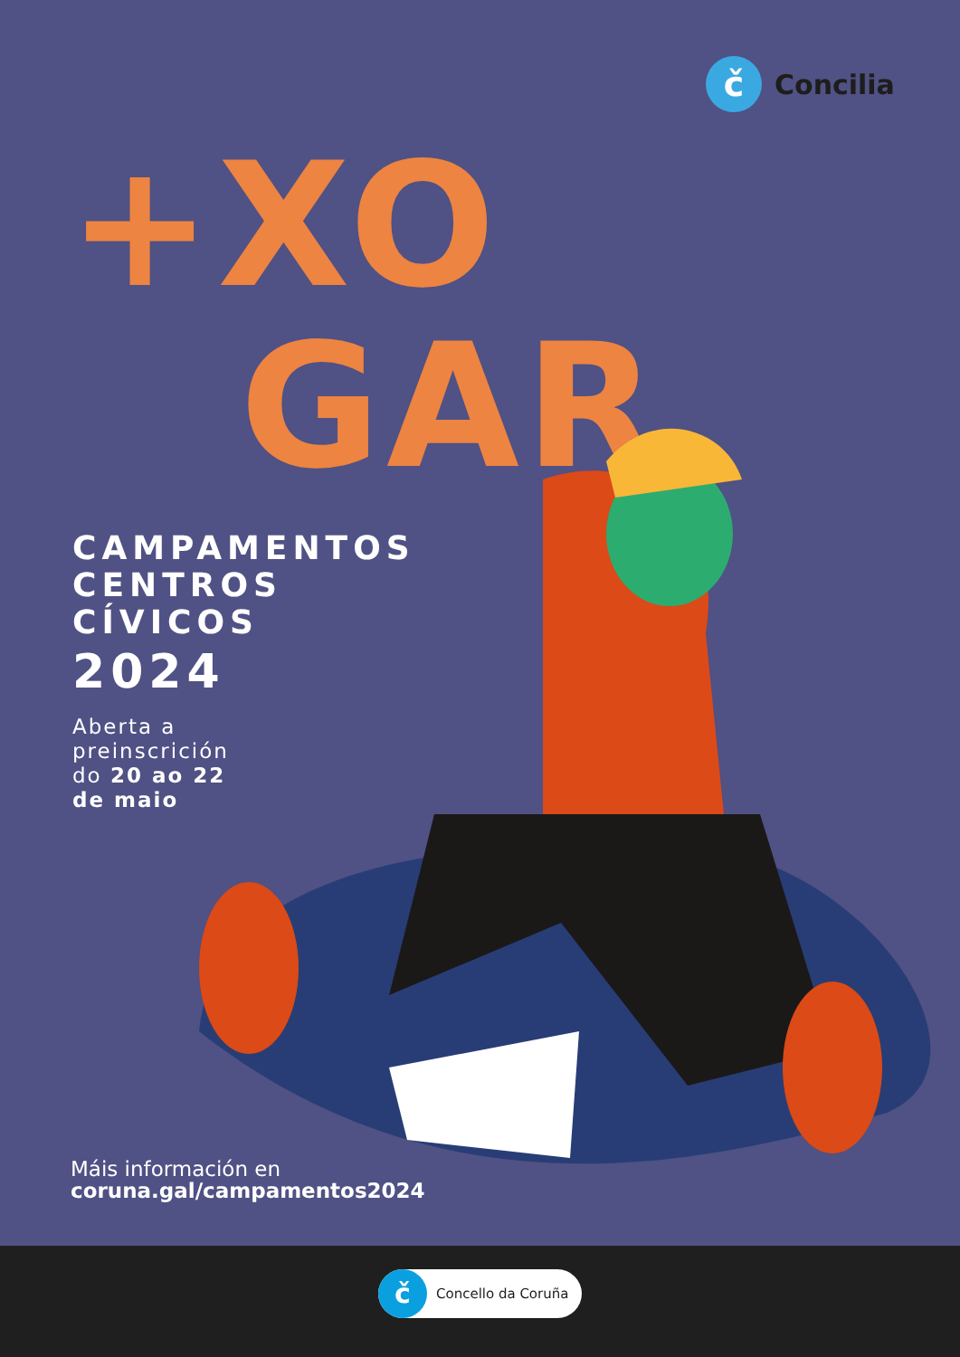č
Concilia
+XO
GAR
CAMPAMENTOS
CENTROS
CÍVICOS
2024
Aberta a
preinscrición
do 20 ao 22
de maio
Máis información en
coruna.gal/campamentos2024
č
Concello da Coruña